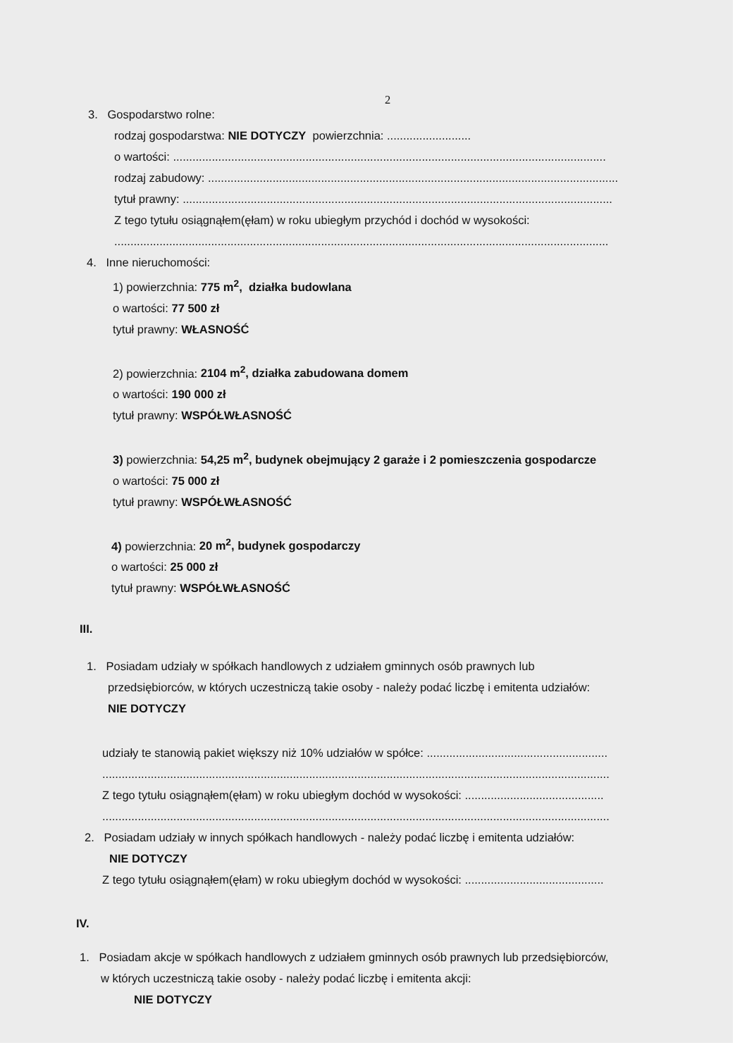2
3. Gospodarstwo rolne:
rodzaj gospodarstwa: NIE DOTYCZY powierzchnia: ..........................
o wartości: ......................................................................................................................................
rodzaj zabudowy: ...............................................................................................................................
tytuł prawny: .....................................................................................................................................
Z tego tytułu osiągnąłem(ęłam) w roku ubiegłym przychód i dochód w wysokości:
.........................................................................................................................................................
4. Inne nieruchomości:
1) powierzchnia: 775 m<sup>2</sup>, działka budowlana
o wartości: 77 500 zł
tytuł prawny: WŁASNOŚĆ
2) powierzchnia: 2104 m<sup>2</sup>, działka zabudowana domem
o wartości: 190 000 zł
tytuł prawny: WSPÓŁWŁASNOŚĆ
3) powierzchnia: 54,25 m<sup>2</sup>, budynek obejmujący 2 garaże i 2 pomieszczenia gospodarcze
o wartości: 75 000 zł
tytuł prawny: WSPÓŁWŁASNOŚĆ
4) powierzchnia: 20 m<sup>2</sup>, budynek gospodarczy
o wartości: 25 000 zł
tytuł prawny: WSPÓŁWŁASNOŚĆ
III.
1. Posiadam udziały w spółkach handlowych z udziałem gminnych osób prawnych lub
przedsiębiorców, w których uczestniczą takie osoby - należy podać liczbę i emitenta udziałów:
NIE DOTYCZY
udziały te stanowią pakiet większy niż 10% udziałów w spółce: ........................................................
.............................................................................................................................................................
Z tego tytułu osiągnąłem(ęłam) w roku ubiegłym dochód w wysokości: ...........................................
.............................................................................................................................................................
2. Posiadam udziały w innych spółkach handlowych - należy podać liczbę i emitenta udziałów:
NIE DOTYCZY
Z tego tytułu osiągnąłem(ęłam) w roku ubiegłym dochód w wysokości: ...........................................
IV.
1. Posiadam akcje w spółkach handlowych z udziałem gminnych osób prawnych lub przedsiębiorców,
w których uczestniczą takie osoby - należy podać liczbę i emitenta akcji:
NIE DOTYCZY